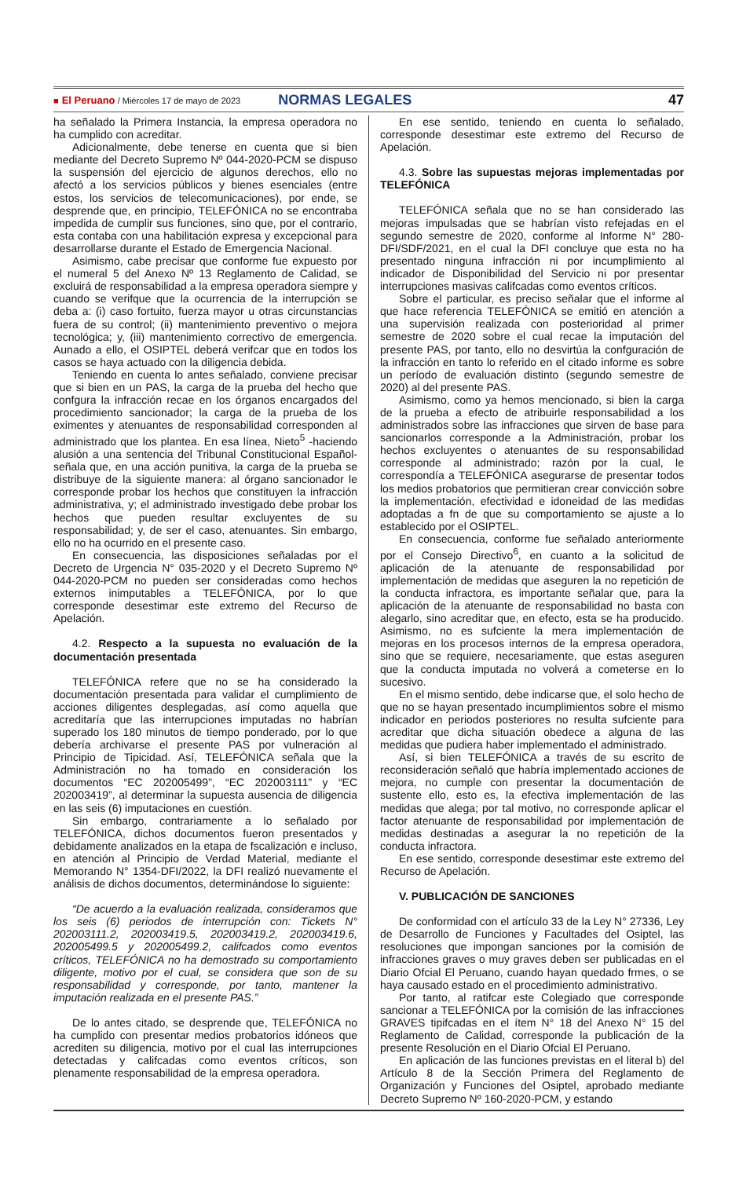■ El Peruano / Miércoles 17 de mayo de 2023 NORMAS LEGALES 47
ha señalado la Primera Instancia, la empresa operadora no ha cumplido con acreditar.
Adicionalmente, debe tenerse en cuenta que si bien mediante del Decreto Supremo Nº 044-2020-PCM se dispuso la suspensión del ejercicio de algunos derechos, ello no afectó a los servicios públicos y bienes esenciales (entre estos, los servicios de telecomunicaciones), por ende, se desprende que, en principio, TELEFÓNICA no se encontraba impedida de cumplir sus funciones, sino que, por el contrario, esta contaba con una habilitación expresa y excepcional para desarrollarse durante el Estado de Emergencia Nacional.
Asimismo, cabe precisar que conforme fue expuesto por el numeral 5 del Anexo Nº 13 Reglamento de Calidad, se excluirá de responsabilidad a la empresa operadora siempre y cuando se verifque que la ocurrencia de la interrupción se deba a: (i) caso fortuito, fuerza mayor u otras circunstancias fuera de su control; (ii) mantenimiento preventivo o mejora tecnológica; y, (iii) mantenimiento correctivo de emergencia. Aunado a ello, el OSIPTEL deberá verifcar que en todos los casos se haya actuado con la diligencia debida.
Teniendo en cuenta lo antes señalado, conviene precisar que si bien en un PAS, la carga de la prueba del hecho que confgura la infracción recae en los órganos encargados del procedimiento sancionador; la carga de la prueba de los eximentes y atenuantes de responsabilidad corresponden al administrado que los plantea. En esa línea, Nieto<sup>5</sup> -haciendo alusión a una sentencia del Tribunal Constitucional Español- señala que, en una acción punitiva, la carga de la prueba se distribuye de la siguiente manera: al órgano sancionador le corresponde probar los hechos que constituyen la infracción administrativa, y; el administrado investigado debe probar los hechos que pueden resultar excluyentes de su responsabilidad; y, de ser el caso, atenuantes. Sin embargo, ello no ha ocurrido en el presente caso.
En consecuencia, las disposiciones señaladas por el Decreto de Urgencia N° 035-2020 y el Decreto Supremo Nº 044-2020-PCM no pueden ser consideradas como hechos externos inimputables a TELEFÓNICA, por lo que corresponde desestimar este extremo del Recurso de Apelación.
4.2. Respecto a la supuesta no evaluación de la documentación presentada
TELEFÓNICA refere que no se ha considerado la documentación presentada para validar el cumplimiento de acciones diligentes desplegadas, así como aquella que acreditaría que las interrupciones imputadas no habrían superado los 180 minutos de tiempo ponderado, por lo que debería archivarse el presente PAS por vulneración al Principio de Tipicidad. Así, TELEFÓNICA señala que la Administración no ha tomado en consideración los documentos “EC 202005499”, “EC 202003111” y “EC 202003419”, al determinar la supuesta ausencia de diligencia en las seis (6) imputaciones en cuestión.
Sin embargo, contrariamente a lo señalado por TELEFÓNICA, dichos documentos fueron presentados y debidamente analizados en la etapa de fscalización e incluso, en atención al Principio de Verdad Material, mediante el Memorando N° 1354-DFI/2022, la DFI realizó nuevamente el análisis de dichos documentos, determinándose lo siguiente:
“De acuerdo a la evaluación realizada, consideramos que los seis (6) periodos de interrupción con: Tickets N° 202003111.2, 202003419.5, 202003419.2, 202003419.6, 202005499.5 y 202005499.2, califcados como eventos críticos, TELEFÓNICA no ha demostrado su comportamiento diligente, motivo por el cual, se considera que son de su responsabilidad y corresponde, por tanto, mantener la imputación realizada en el presente PAS.”
De lo antes citado, se desprende que, TELEFÓNICA no ha cumplido con presentar medios probatorios idóneos que acrediten su diligencia, motivo por el cual las interrupciones detectadas y califcadas como eventos críticos, son plenamente responsabilidad de la empresa operadora.
En ese sentido, teniendo en cuenta lo señalado, corresponde desestimar este extremo del Recurso de Apelación.
4.3. Sobre las supuestas mejoras implementadas por TELEFÓNICA
TELEFÓNICA señala que no se han considerado las mejoras impulsadas que se habrían visto refejadas en el segundo semestre de 2020, conforme al Informe N° 280-DFI/SDF/2021, en el cual la DFI concluye que esta no ha presentado ninguna infracción ni por incumplimiento al indicador de Disponibilidad del Servicio ni por presentar interrupciones masivas califcadas como eventos críticos.
Sobre el particular, es preciso señalar que el informe al que hace referencia TELEFÓNICA se emitió en atención a una supervisión realizada con posterioridad al primer semestre de 2020 sobre el cual recae la imputación del presente PAS, por tanto, ello no desvirtúa la confguración de la infracción en tanto lo referido en el citado informe es sobre un período de evaluación distinto (segundo semestre de 2020) al del presente PAS.
Asimismo, como ya hemos mencionado, si bien la carga de la prueba a efecto de atribuirle responsabilidad a los administrados sobre las infracciones que sirven de base para sancionarlos corresponde a la Administración, probar los hechos excluyentes o atenuantes de su responsabilidad corresponde al administrado; razón por la cual, le correspondía a TELEFÓNICA asegurarse de presentar todos los medios probatorios que permitieran crear convicción sobre la implementación, efectividad e idoneidad de las medidas adoptadas a fn de que su comportamiento se ajuste a lo establecido por el OSIPTEL.
En consecuencia, conforme fue señalado anteriormente por el Consejo Directivo<sup>6</sup>, en cuanto a la solicitud de aplicación de la atenuante de responsabilidad por implementación de medidas que aseguren la no repetición de la conducta infractora, es importante señalar que, para la aplicación de la atenuante de responsabilidad no basta con alegarlo, sino acreditar que, en efecto, esta se ha producido. Asimismo, no es sufciente la mera implementación de mejoras en los procesos internos de la empresa operadora, sino que se requiere, necesariamente, que estas aseguren que la conducta imputada no volverá a cometerse en lo sucesivo.
En el mismo sentido, debe indicarse que, el solo hecho de que no se hayan presentado incumplimientos sobre el mismo indicador en periodos posteriores no resulta sufciente para acreditar que dicha situación obedece a alguna de las medidas que pudiera haber implementado el administrado.
Así, si bien TELEFÓNICA a través de su escrito de reconsideración señaló que habría implementado acciones de mejora, no cumple con presentar la documentación de sustente ello, esto es, la efectiva implementación de las medidas que alega; por tal motivo, no corresponde aplicar el factor atenuante de responsabilidad por implementación de medidas destinadas a asegurar la no repetición de la conducta infractora.
En ese sentido, corresponde desestimar este extremo del Recurso de Apelación.
V. PUBLICACIÓN DE SANCIONES
De conformidad con el artículo 33 de la Ley N° 27336, Ley de Desarrollo de Funciones y Facultades del Osiptel, las resoluciones que impongan sanciones por la comisión de infracciones graves o muy graves deben ser publicadas en el Diario Ofcial El Peruano, cuando hayan quedado frmes, o se haya causado estado en el procedimiento administrativo.
Por tanto, al ratifcar este Colegiado que corresponde sancionar a TELEFÓNICA por la comisión de las infracciones GRAVES tipifcadas en el ítem N° 18 del Anexo N° 15 del Reglamento de Calidad, corresponde la publicación de la presente Resolución en el Diario Ofcial El Peruano.
En aplicación de las funciones previstas en el literal b) del Artículo 8 de la Sección Primera del Reglamento de Organización y Funciones del Osiptel, aprobado mediante Decreto Supremo Nº 160-2020-PCM, y estando